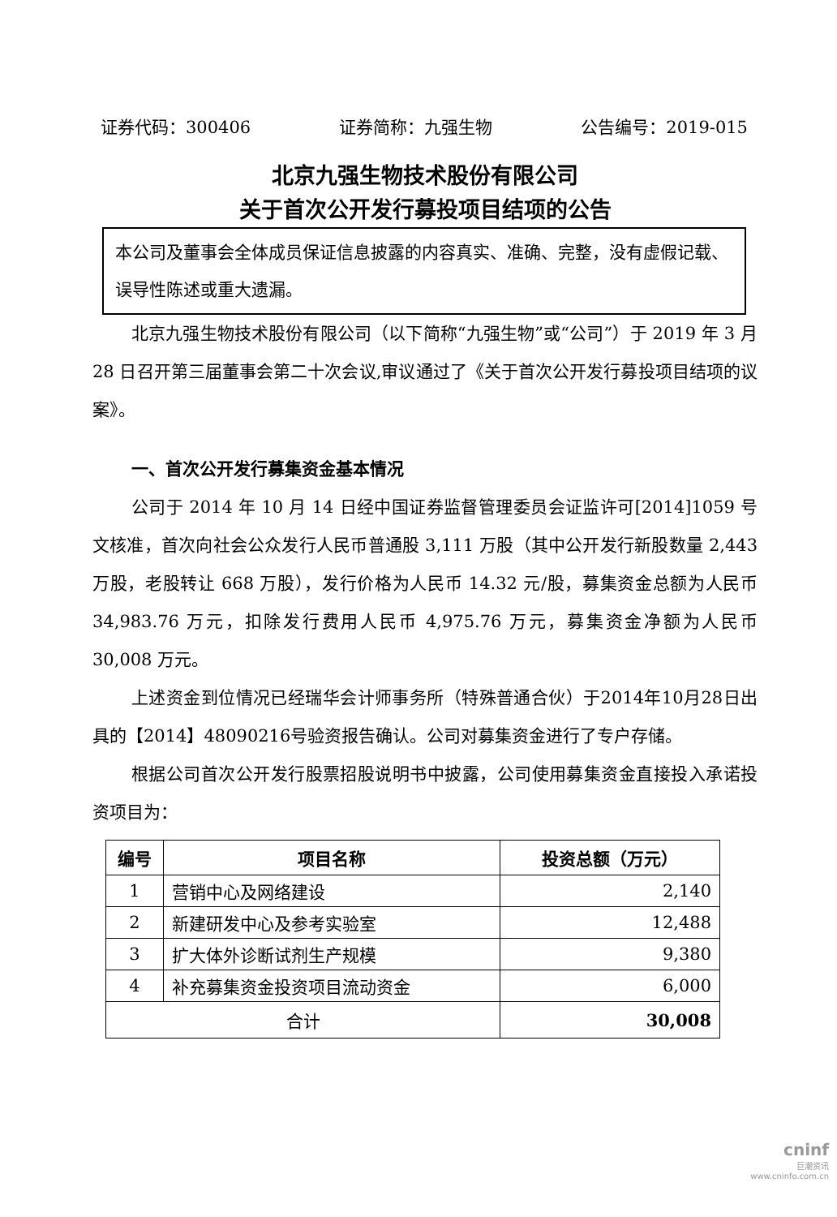证券代码：300406 证券简称：九强生物 公告编号：2019-015
北京九强生物技术股份有限公司
关于首次公开发行募投项目结项的公告
本公司及董事会全体成员保证信息披露的内容真实、准确、完整，没有虚假记载、误导性陈述或重大遗漏。
北京九强生物技术股份有限公司（以下简称“九强生物”或“公司”）于 2019 年 3 月 28 日召开第三届董事会第二十次会议,审议通过了《关于首次公开发行募投项目结项的议案》。
一、首次公开发行募集资金基本情况
公司于 2014 年 10 月 14 日经中国证券监督管理委员会证监许可[2014]1059 号文核准，首次向社会公众发行人民币普通股 3,111 万股（其中公开发行新股数量 2,443 万股，老股转让 668 万股），发行价格为人民币 14.32 元/股，募集资金总额为人民币 34,983.76 万元，扣除发行费用人民币 4,975.76 万元，募集资金净额为人民币 30,008 万元。
上述资金到位情况已经瑞华会计师事务所（特殊普通合伙）于2014年10月28日出具的【2014】48090216号验资报告确认。公司对募集资金进行了专户存储。
根据公司首次公开发行股票招股说明书中披露，公司使用募集资金直接投入承诺投资项目为：
| 编号 | 项目名称 | 投资总额（万元） |
| --- | --- | --- |
| 1 | 营销中心及网络建设 | 2,140 |
| 2 | 新建研发中心及参考实验室 | 12,488 |
| 3 | 扩大体外诊断试剂生产规模 | 9,380 |
| 4 | 补充募集资金投资项目流动资金 | 6,000 |
| 合计 | | 30,008 |
cninf
巨潮资讯
www.cninfo.com.cn